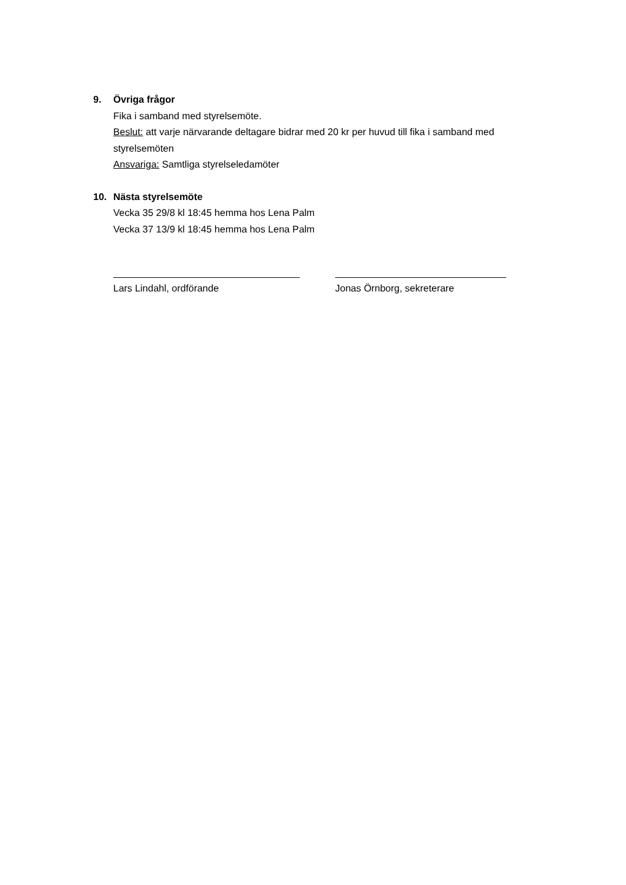9. Övriga frågor
Fika i samband med styrelsemöte.
Beslut: att varje närvarande deltagare bidrar med 20 kr per huvud till fika i samband med styrelsemöten
Ansvariga: Samtliga styrelseledamöter
10. Nästa styrelsemöte
Vecka 35 29/8 kl 18:45 hemma hos Lena Palm
Vecka 37 13/9 kl 18:45 hemma hos Lena Palm
Lars Lindahl, ordförande Jonas Örnborg, sekreterare